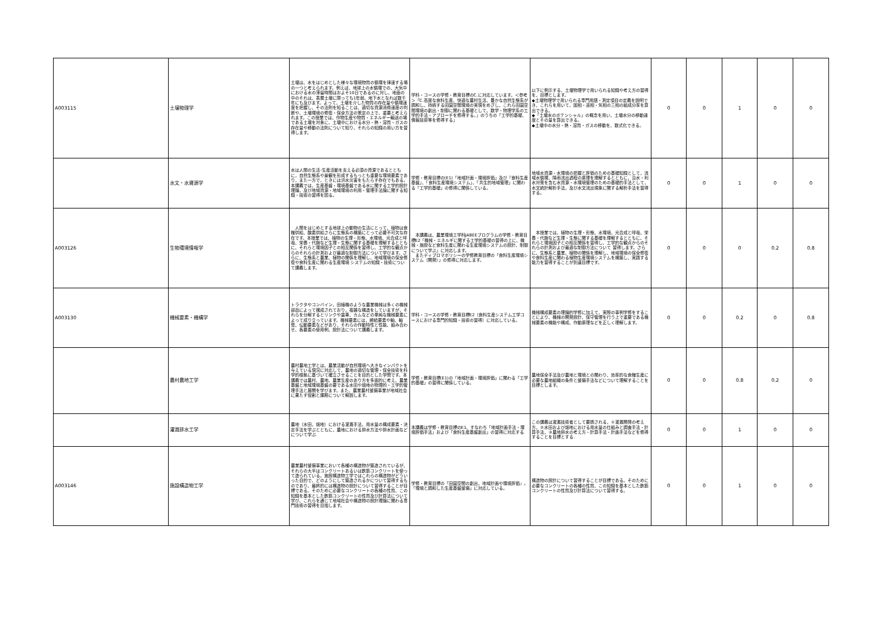| A003115 | 土壌物理学 | 土壌は、水をはじめとした様々な環境物質の循環を律速する場の一つと考えられます。例えば、地球上の水循環での、大気中における水の滞留時間はおよそ10日であるのに対し、地面の中のそれは、表層土壌に限っても1年弱、地下水となれば数千年にも及びます。よって、土壌を介した物質の存在量や循環速度を把握し、その法則を知ることは、適切な資源消費速度の判断や、土壌環境の修復・保全方法の策定の上で、重要と考えられます。この授業では、作物生産や物質・エネルギー輸送の場である土壌を対象に、土壌中における水分・熱・溶質・ガスの存在量や移動の法則について知り、それらの知識の用い方を習得します。 | 学科・コースの学修・教育目標のC.に対応しています。＜参考＞「C.高度な食料生産、快適な農村生活、豊かな自然生態系が調和し、持続する田園空間環境の実現をめざし、これら田園空間環境の創出・制御に関わる基礎として、数学・物理学系の工学的手法・アプローチを修得する。」のうちの「工学的基礎、情報技術等を修得する」 | 以下に例示する、土壌物理学で用いられる知識や考え方の習得を、目標とします。 ◆土壌物理学で用いられる専門用語・測定項目の定義を説明でき、これらを用いて、固相・液相・気相の三相の組成分率を算出できる。 ◆「土壌水のポテンシャル」の概念を用い、土壌水分の移動速度とその量を算出できる。 ◆土壌中の水分・熱・溶質・ガスの移動を、数式化できる。 | 0 | 0 | 1 | 0 | 0 |
| | 水文・水資源学 | 水は人間の生活･生産活動を支える必須の資源であるとともに，自然生態系や景観を形成するもっとも重要な環境要素であり，また一方で，ときには洪水災害をもたらす存在でもある｡本講義では，生産基盤・環境基盤である水に関する工学的設計理論，及び地域資源・地域環境の利用・管理手法論に関する知識・技術の習得を図る。 | 学修・教育目標の(E1)「地域計画・環境評価」及び「食料生産基盤」、「食料生産環境システム」、「共生的地域管理」に関わる「工学的基礎」の修得に関係している。 | 地域水資源・水環境の把握と評価のための基礎知識として，流域水循環，降雨流出過程の原理を理解するとともに，治水・利水対策を含む水資源・水環境管理のための基礎的手法として，水文統計解析手法，及び水文流出現象に関する解析手法を習得する。 | 0 | 0 | 1 | 0 | 0 |
| A003126 | 生物環境情報学 | 人間をはじめとする地球上の動物の生活にとって、植物は食糧供給、酸素供給さらに生態系の構築にとって必要不可欠な存在です。本授業では、植物の生理・形態、水環境、光合成と呼吸、栄養・代謝など生理・生態に関する基礎を理解するとともに、それらと環境因子との相互関係を習得し、工学的な観点からのそれらの計測および最適な制御方法について学びます。さらに、生態系と農業、植物の関係を理解し、地域環境の保全修復や食料生産に関わる生産環境 システムの知識・技術について講義します。 | 本講義は、農業環境工学科JABEEプログラムの学修・教育目標E2「機械・エネルギに関する工学的基礎の習得の上に、機械・施設など食料生産に関わる生産環境システムの設計、制御について学ぶ」に対応します。 またディプロマポリシーの学修教育目標の「食料生産環境システム（開発）」の修得に対応します。 | 本授業では、植物の生理・形態、水環境、光合成と呼吸、栄養・代謝など生理・生態に関する基礎を理解するとともに、それらと環境因子との相互関係を習得し、工学的な観点からのそれらの計測および最適な制御方法について 習得します。さらに、生態系と農業、植物の関係を理解し、地域環境の保全修復や食料生産に関わる植物生産環境システムを構築し、実践する能力を習得することが到達目標です。 | 0 | 0 | 0 | 0.2 | 0.8 |
| A003130 | 機械要素・機構学 | トラクタやコンバイン，田植機のような農業機械は多くの機械部品によって構成されており，複雑な構造をしていますが，それらを分解するとリンクや歯車、カムなどの単純な機械要素によって成り立っています。機械要素には，締結要素や軸、軸受、伝動要素などがあり，それらの作動特性と性能、組み合わせ、各要素の使用例、設計法について講義します。 | 学科・コースの学修・教育目標E2（食料生産システム工学コースにおける専門的知識・技術の習得）に対応している。 | 機械構成要素の理論的学修に加えて、実際の事例学修をすることにより、機械の開発設計、保守管理を行う上で重要である機械要素の機能や構成、作動原理などを正しく理解します。 | 0 | 0 | 0.2 | 0 | 0.8 |
| | 農村農地工学 | 農村農地工学とは、農業活動が自然環境へ大きなインパクトを与えている現況に対応して、農地の適切な管理・保全技術を科学的根拠に基づいて確立させることを目的とした学問です。本講義では農村、農地、農業生産のあり方を多面的に考え、農業基盤と地域環境基盤の要である水田や畑地の物理的・工学的管理手法と展開を学びます。また、農業農村整備事業が地域社会に果たす役割と課題について解説します。 | 学修・教育目標(E1)の「地域計画・環境評価」に関わる「工学的基礎」の習得に関係している。 | 農地保全手法及び農地と環境との関わり、効率的な食糧生産に必要な農地組織の条件と整備手法などについて理解することを目標とします。 | 0 | 0 | 0.8 | 0.2 | 0 |
| | 灌漑排水工学 | 農地（水田，畑地）における灌漑手法，用水量の構成要素・決定手法を学ぶとともに，農地における排水方法や排水計画などについて学ぶ. | 本講義は学修・教育目標のE1、すなわち「地域計画手法・環境評価手法」および「食料生産基盤創出」の習得に対応する. | この講義は灌漑技術者として要請される，①灌漑開発の考え方，②水田および畑地における用水量の仕組みと調査手法・計算手法，③農地排水の考え方・計算手法・計画手法などを修得することを目標とする. | 0 | 0 | 1 | 0 | 0 |
| A003146 | 施設構造物工学 | 農業農村整備事業において各種の構造物が築造されているが、それらの大半はコンクリートあるいは鉄筋コンクリートを使って造られている。施設構造物工学ではこれらの構造物がどういった目的で、どのようにして築造されるかについて習得するものであり、最終的には構造物の設計について習得することが目標である。そのために必要なコンクリートの各種の性質、この知識を基本とした鉄筋コンクリートの性質及び計算法について学び、これらを通じて地域社会や構造物の設計理論に関わる専門技術の習得を目指します。 | 学修・教育目標の「田園空間の創出，地域計画や環境評価」，「環境と調和した生産基盤整備」に対応している。 | 構造物の設計について習得することが目標である。そのために必要なコンクリートの各種の性質、この知識を基本とした鉄筋コンクリートの性質及び計算法について習得する。 | 0 | 0 | 1 | 0 | 0 |